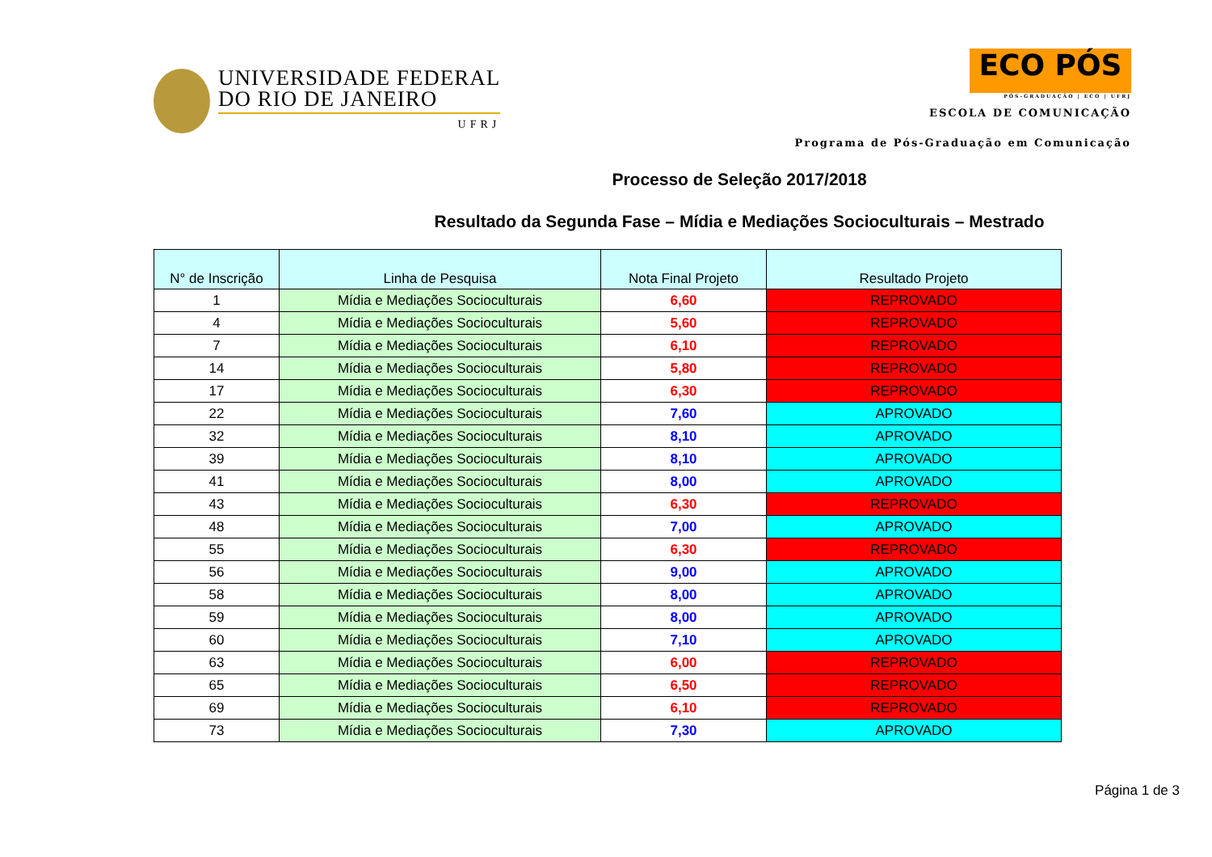UNIVERSIDADE FEDERAL
DO RIO DE JANEIRO
UFRJ
ECO PÓS
PÓS-GRADUAÇÃO | ECO | UFRJ
ESCOLA DE COMUNICAÇÃO
Programa de Pós-Graduação em Comunicação
Processo de Seleção 2017/2018
Resultado da Segunda Fase – Mídia e Mediações Socioculturais – Mestrado
| N° de Inscrição | Linha de Pesquisa | Nota Final Projeto | Resultado Projeto |
| --- | --- | --- | --- |
| 1 | Mídia e Mediações Socioculturais | 6,60 | REPROVADO |
| 4 | Mídia e Mediações Socioculturais | 5,60 | REPROVADO |
| 7 | Mídia e Mediações Socioculturais | 6,10 | REPROVADO |
| 14 | Mídia e Mediações Socioculturais | 5,80 | REPROVADO |
| 17 | Mídia e Mediações Socioculturais | 6,30 | REPROVADO |
| 22 | Mídia e Mediações Socioculturais | 7,60 | APROVADO |
| 32 | Mídia e Mediações Socioculturais | 8,10 | APROVADO |
| 39 | Mídia e Mediações Socioculturais | 8,10 | APROVADO |
| 41 | Mídia e Mediações Socioculturais | 8,00 | APROVADO |
| 43 | Mídia e Mediações Socioculturais | 6,30 | REPROVADO |
| 48 | Mídia e Mediações Socioculturais | 7,00 | APROVADO |
| 55 | Mídia e Mediações Socioculturais | 6,30 | REPROVADO |
| 56 | Mídia e Mediações Socioculturais | 9,00 | APROVADO |
| 58 | Mídia e Mediações Socioculturais | 8,00 | APROVADO |
| 59 | Mídia e Mediações Socioculturais | 8,00 | APROVADO |
| 60 | Mídia e Mediações Socioculturais | 7,10 | APROVADO |
| 63 | Mídia e Mediações Socioculturais | 6,00 | REPROVADO |
| 65 | Mídia e Mediações Socioculturais | 6,50 | REPROVADO |
| 69 | Mídia e Mediações Socioculturais | 6,10 | REPROVADO |
| 73 | Mídia e Mediações Socioculturais | 7,30 | APROVADO |
Página 1 de 3